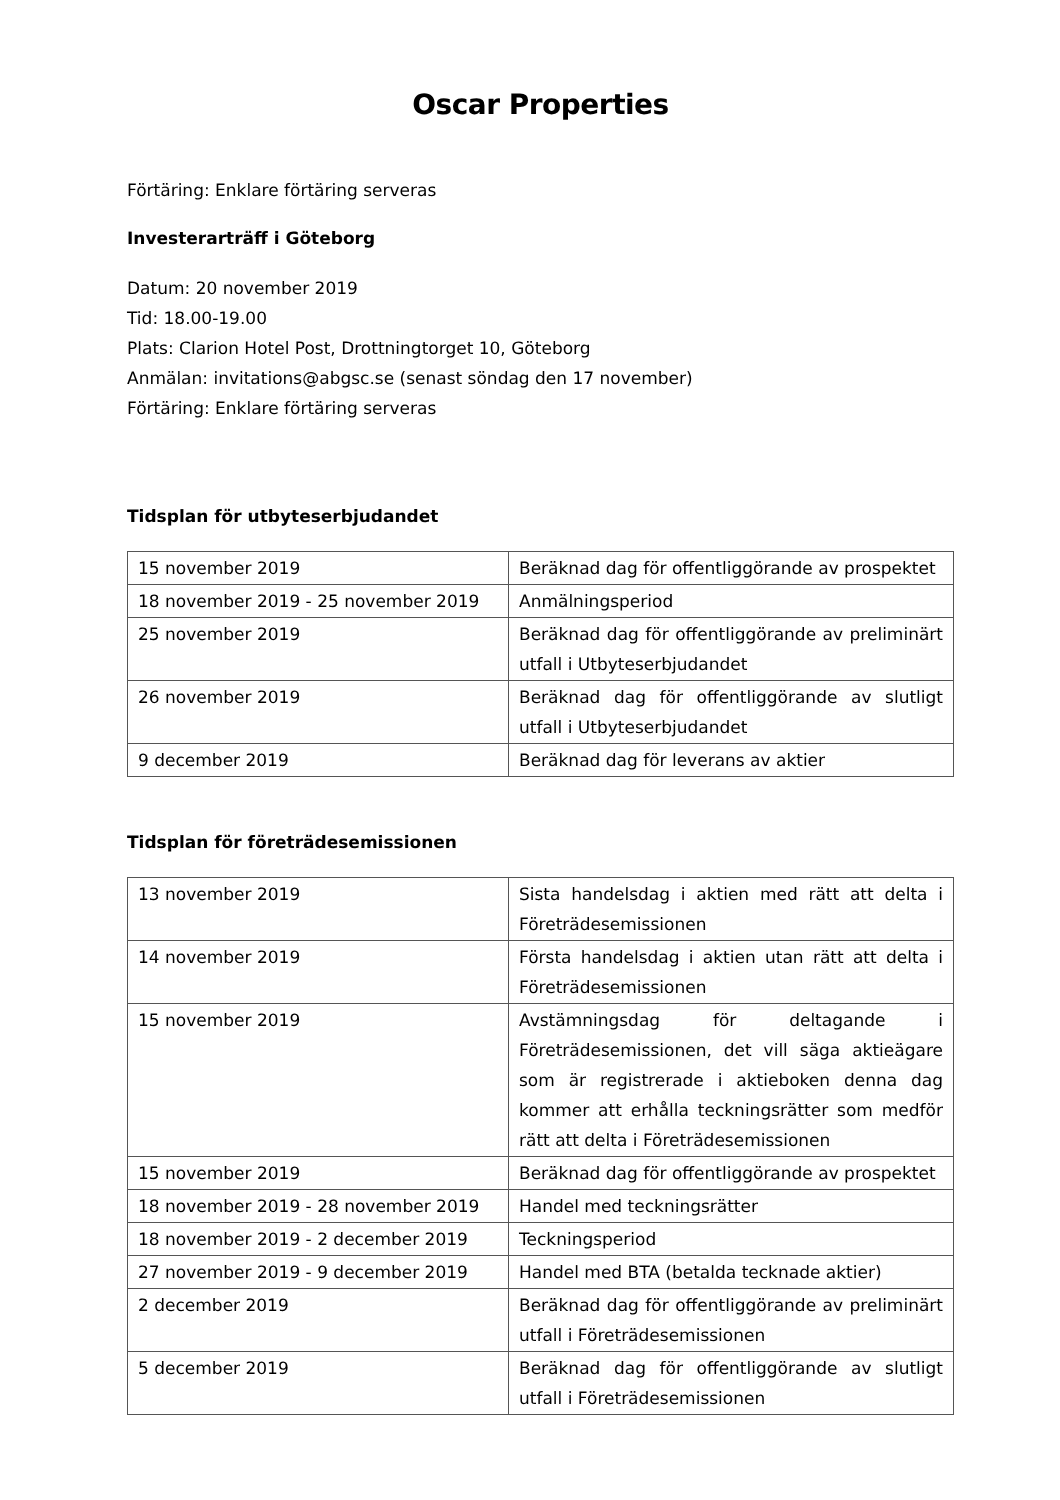Oscar Properties
Förtäring: Enklare förtäring serveras
Investerarträff i Göteborg
Datum: 20 november 2019
Tid: 18.00-19.00
Plats: Clarion Hotel Post, Drottningtorget 10, Göteborg
Anmälan: invitations@abgsc.se (senast söndag den 17 november)
Förtäring: Enklare förtäring serveras
Tidsplan för utbyteserbjudandet
| 15 november 2019 | Beräknad dag för offentliggörande av prospektet |
| 18 november 2019 - 25 november 2019 | Anmälningsperiod |
| 25 november 2019 | Beräknad dag för offentliggörande av preliminärt utfall i Utbyteserbjudandet |
| 26 november 2019 | Beräknad dag för offentliggörande av slutligt utfall i Utbyteserbjudandet |
| 9 december 2019 | Beräknad dag för leverans av aktier |
Tidsplan för företrädesemissionen
| 13 november 2019 | Sista handelsdag i aktien med rätt att delta i Företrädesemissionen |
| 14 november 2019 | Första handelsdag i aktien utan rätt att delta i Företrädesemissionen |
| 15 november 2019 | Avstämningsdag för deltagande i Företrädesemissionen, det vill säga aktieägare som är registrerade i aktieboken denna dag kommer att erhålla teckningsrätter som medför rätt att delta i Företrädesemissionen |
| 15 november 2019 | Beräknad dag för offentliggörande av prospektet |
| 18 november 2019 - 28 november 2019 | Handel med teckningsrätter |
| 18 november 2019 - 2 december 2019 | Teckningsperiod |
| 27 november 2019 - 9 december 2019 | Handel med BTA (betalda tecknade aktier) |
| 2 december 2019 | Beräknad dag för offentliggörande av preliminärt utfall i Företrädesemissionen |
| 5 december 2019 | Beräknad dag för offentliggörande av slutligt utfall i Företrädesemissionen |